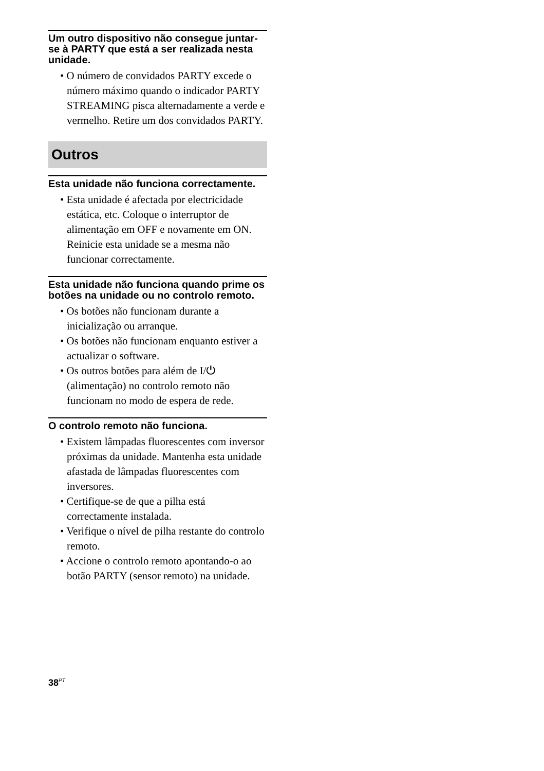Um outro dispositivo não consegue juntar-se à PARTY que está a ser realizada nesta unidade.
• O número de convidados PARTY excede o número máximo quando o indicador PARTY STREAMING pisca alternadamente a verde e vermelho. Retire um dos convidados PARTY.
Outros
Esta unidade não funciona correctamente.
• Esta unidade é afectada por electricidade estática, etc. Coloque o interruptor de alimentação em OFF e novamente em ON. Reinicie esta unidade se a mesma não funcionar correctamente.
Esta unidade não funciona quando prime os botões na unidade ou no controlo remoto.
• Os botões não funcionam durante a inicialização ou arranque.
• Os botões não funcionam enquanto estiver a actualizar o software.
• Os outros botões para além de I/⏻ (alimentação) no controlo remoto não funcionam no modo de espera de rede.
O controlo remoto não funciona.
• Existem lâmpadas fluorescentes com inversor próximas da unidade. Mantenha esta unidade afastada de lâmpadas fluorescentes com inversores.
• Certifique-se de que a pilha está correctamente instalada.
• Verifique o nível de pilha restante do controlo remoto.
• Accione o controlo remoto apontando-o ao botão PARTY (sensor remoto) na unidade.
38<sup>PT</sup>